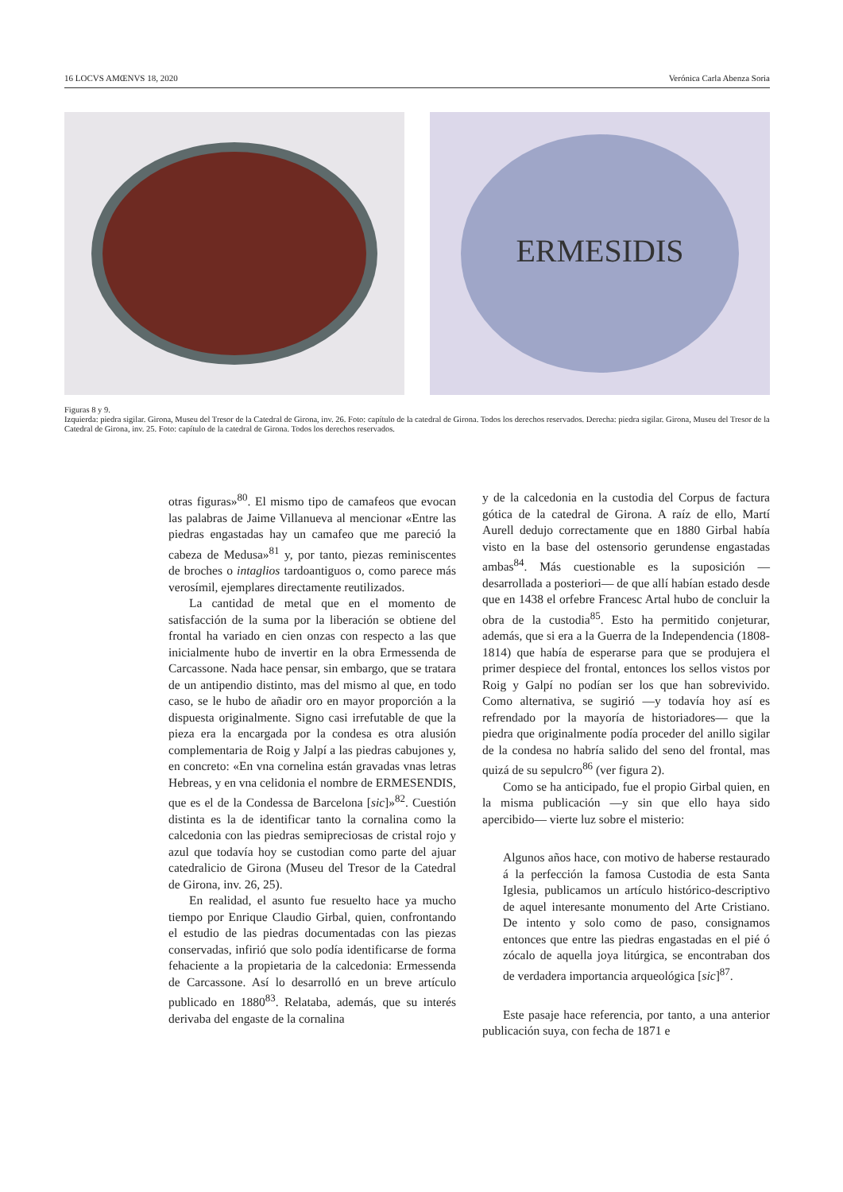16 LOCVS AMŒNVS 18, 2020 Verónica Carla Abenza Soria
ERMESIDIS
Figuras 8 y 9.
Izquierda: piedra sigilar. Girona, Museu del Tresor de la Catedral de Girona, inv. 26. Foto: capítulo de la catedral de Girona. Todos los derechos reservados. Derecha: piedra sigilar. Girona, Museu del Tresor de la Catedral de Girona, inv. 25. Foto: capítulo de la catedral de Girona. Todos los derechos reservados.
otras figuras»<sup>80</sup>. El mismo tipo de camafeos que evocan las palabras de Jaime Villanueva al mencionar «Entre las piedras engastadas hay un camafeo que me pareció la cabeza de Medusa»<sup>81</sup> y, por tanto, piezas reminiscentes de broches o intaglios tardoantiguos o, como parece más verosímil, ejemplares directamente reutilizados.
La cantidad de metal que en el momento de satisfacción de la suma por la liberación se obtiene del frontal ha variado en cien onzas con respecto a las que inicialmente hubo de invertir en la obra Ermessenda de Carcassone. Nada hace pensar, sin embargo, que se tratara de un antipendio distinto, mas del mismo al que, en todo caso, se le hubo de añadir oro en mayor proporción a la dispuesta originalmente. Signo casi irrefutable de que la pieza era la encargada por la condesa es otra alusión complementaria de Roig y Jalpí a las piedras cabujones y, en concreto: «En vna cornelina están gravadas vnas letras Hebreas, y en vna celidonia el nombre de ERMESENDIS, que es el de la Condessa de Barcelona [sic]»<sup>82</sup>. Cuestión distinta es la de identificar tanto la cornalina como la calcedonia con las piedras semipreciosas de cristal rojo y azul que todavía hoy se custodian como parte del ajuar catedralicio de Girona (Museu del Tresor de la Catedral de Girona, inv. 26, 25).
En realidad, el asunto fue resuelto hace ya mucho tiempo por Enrique Claudio Girbal, quien, confrontando el estudio de las piedras documentadas con las piezas conservadas, infirió que solo podía identificarse de forma fehaciente a la propietaria de la calcedonia: Ermessenda de Carcassone. Así lo desarrolló en un breve artículo publicado en 1880<sup>83</sup>. Relataba, además, que su interés derivaba del engaste de la cornalina
y de la calcedonia en la custodia del Corpus de factura gótica de la catedral de Girona. A raíz de ello, Martí Aurell dedujo correctamente que en 1880 Girbal había visto en la base del ostensorio gerundense engastadas ambas<sup>84</sup>. Más cuestionable es la suposición —desarrollada a posteriori— de que allí habían estado desde que en 1438 el orfebre Francesc Artal hubo de concluir la obra de la custodia<sup>85</sup>. Esto ha permitido conjeturar, además, que si era a la Guerra de la Independencia (1808-1814) que había de esperarse para que se produjera el primer despiece del frontal, entonces los sellos vistos por Roig y Galpí no podían ser los que han sobrevivido. Como alternativa, se sugirió —y todavía hoy así es refrendado por la mayoría de historiadores— que la piedra que originalmente podía proceder del anillo sigilar de la condesa no habría salido del seno del frontal, mas quizá de su sepulcro<sup>86</sup> (ver figura 2).
Como se ha anticipado, fue el propio Girbal quien, en la misma publicación —y sin que ello haya sido apercibido— vierte luz sobre el misterio:
Algunos años hace, con motivo de haberse restaurado á la perfección la famosa Custodia de esta Santa Iglesia, publicamos un artículo histórico-descriptivo de aquel interesante monumento del Arte Cristiano. De intento y solo como de paso, consignamos entonces que entre las piedras engastadas en el pié ó zócalo de aquella joya litúrgica, se encontraban dos de verdadera importancia arqueológica [sic]<sup>87</sup>.
Este pasaje hace referencia, por tanto, a una anterior publicación suya, con fecha de 1871 e